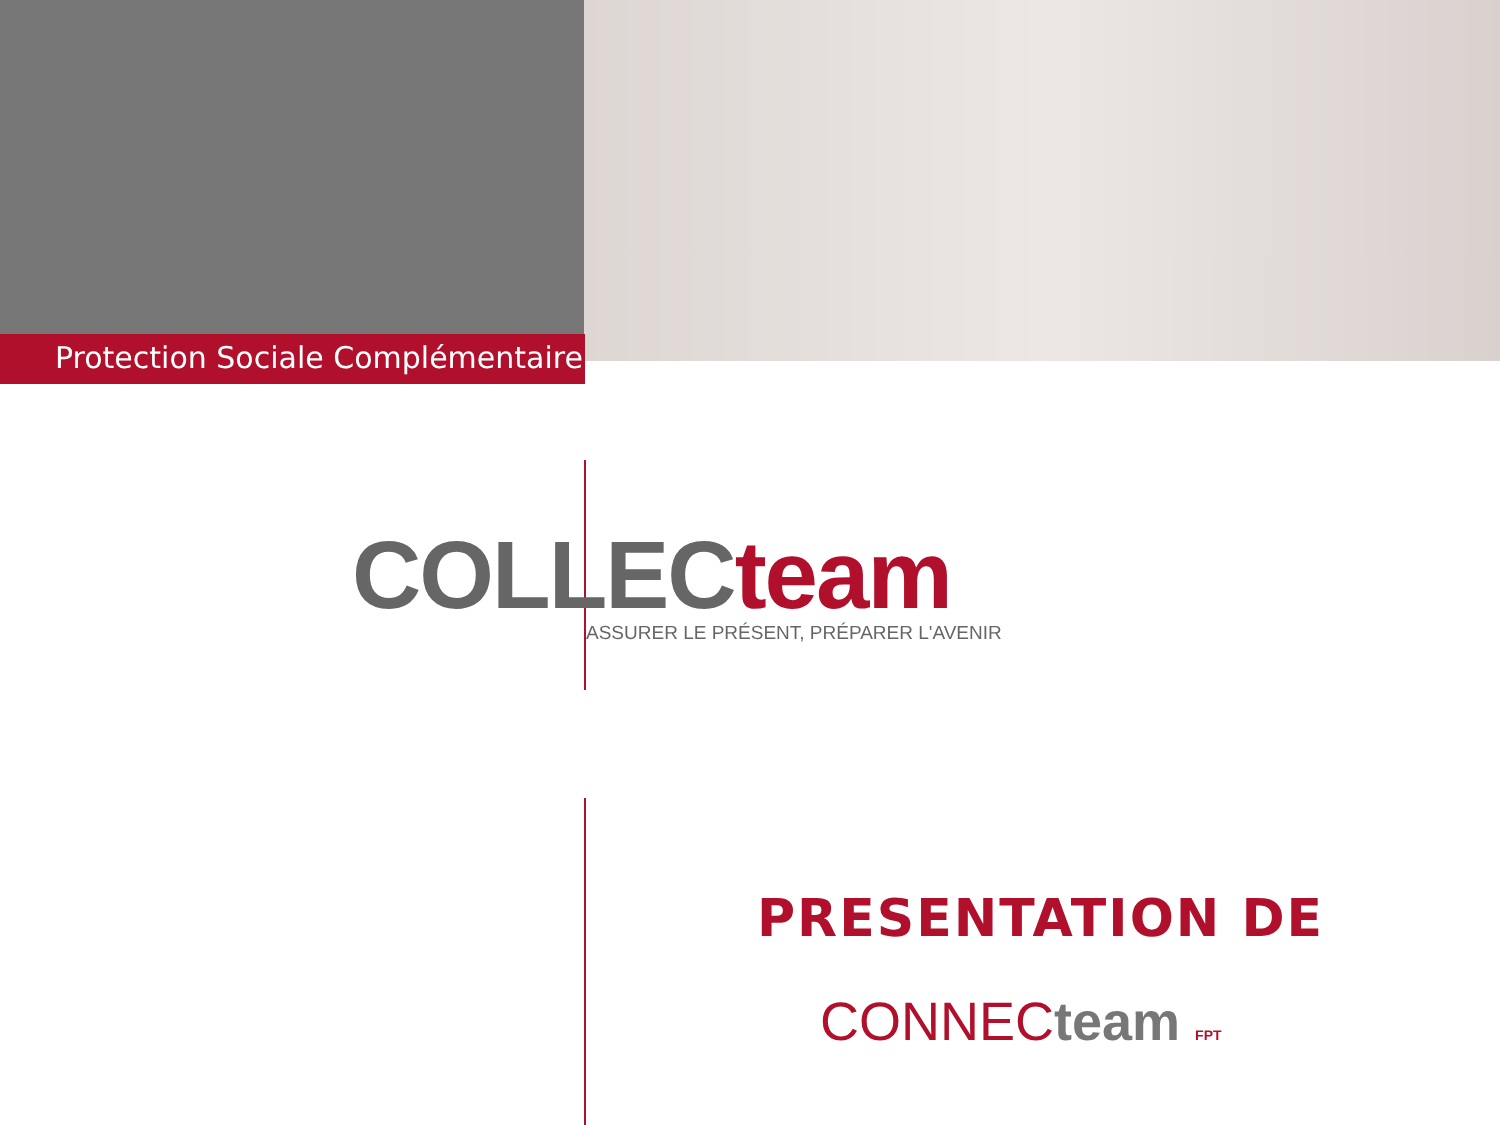Protection Sociale Complémentaire
COLLEC team
ASSURER LE PRÉSENT, PRÉPARER L'AVENIR
PRESENTATION DE
CONNEC team FPT